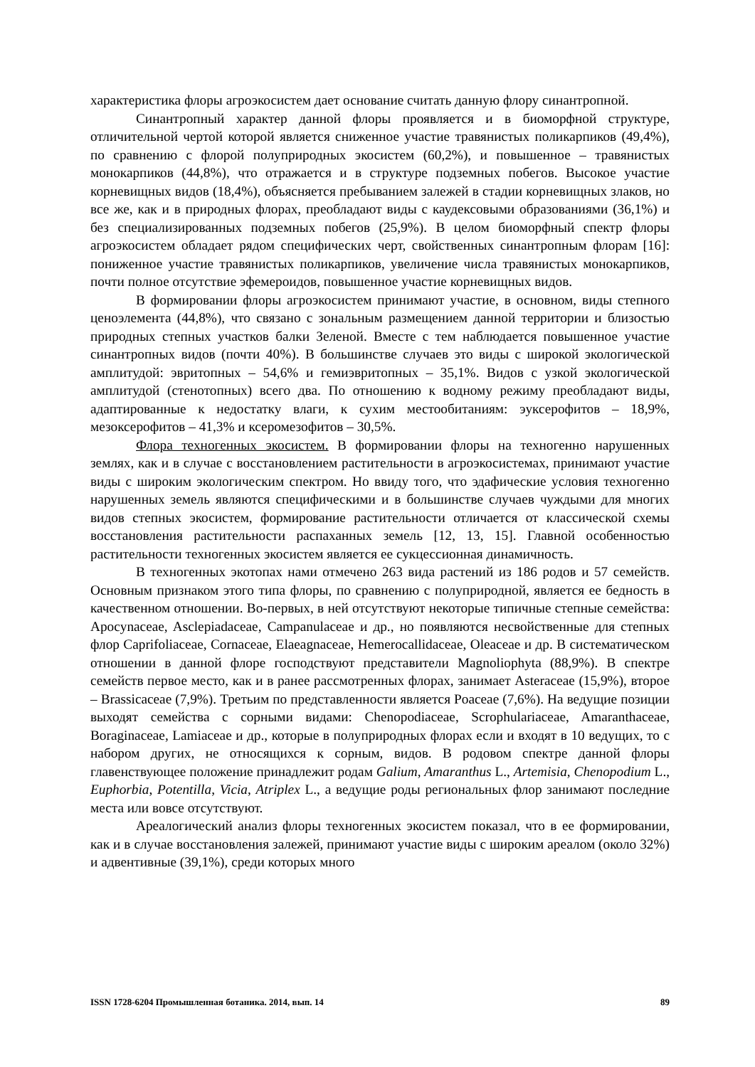характеристика флоры агроэкосистем дает основание считать данную флору синантропной.
Синантропный характер данной флоры проявляется и в биоморфной структуре, отличительной чертой которой является сниженное участие травянистых поликарпиков (49,4%), по сравнению с флорой полуприродных экосистем (60,2%), и повышенное – травянистых монокарпиков (44,8%), что отражается и в структуре подземных побегов. Высокое участие корневищных видов (18,4%), объясняется пребыванием залежей в стадии корневищных злаков, но все же, как и в природных флорах, преобладают виды с каудексовыми образованиями (36,1%) и без специализированных подземных побегов (25,9%). В целом биоморфный спектр флоры агроэкосистем обладает рядом специфических черт, свойственных синантропным флорам [16]: пониженное участие травянистых поликарпиков, увеличение числа травянистых монокарпиков, почти полное отсутствие эфемероидов, повышенное участие корневищных видов.
В формировании флоры агроэкосистем принимают участие, в основном, виды степного ценоэлемента (44,8%), что связано с зональным размещением данной территории и близостью природных степных участков балки Зеленой. Вместе с тем наблюдается повышенное участие синантропных видов (почти 40%). В большинстве случаев это виды с широкой экологической амплитудой: эвритопных – 54,6% и гемиэвритопных – 35,1%. Видов с узкой экологической амплитудой (стенотопных) всего два. По отношению к водному режиму преобладают виды, адаптированные к недостатку влаги, к сухим местообитаниям: эуксерофитов – 18,9%, мезоксерофитов – 41,3% и ксеромезофитов – 30,5%.
Флора техногенных экосистем. В формировании флоры на техногенно нарушенных землях, как и в случае с восстановлением растительности в агроэкосистемах, принимают участие виды с широким экологическим спектром. Но ввиду того, что эдафические условия техногенно нарушенных земель являются специфическими и в большинстве случаев чуждыми для многих видов степных экосистем, формирование растительности отличается от классической схемы восстановления растительности распаханных земель [12, 13, 15]. Главной особенностью растительности техногенных экосистем является ее сукцессионная динамичность.
В техногенных экотопах нами отмечено 263 вида растений из 186 родов и 57 семейств. Основным признаком этого типа флоры, по сравнению с полуприродной, является ее бедность в качественном отношении. Во-первых, в ней отсутствуют некоторые типичные степные семейства: Apocynaceae, Asclepiadaceae, Campanulaceae и др., но появляются несвойственные для степных флор Caprifoliaceae, Cornaceae, Elaeagnaceae, Hemerocallidaceae, Oleaceae и др. В систематическом отношении в данной флоре господствуют представители Magnoliophyta (88,9%). В спектре семейств первое место, как и в ранее рассмотренных флорах, занимает Asteraceae (15,9%), второе – Brassicaceae (7,9%). Третьим по представленности является Poaceae (7,6%). На ведущие позиции выходят семейства с сорными видами: Chenopodiaceae, Scrophulariaceae, Amaranthaceae, Boraginaceae, Lamiaceae и др., которые в полуприродных флорах если и входят в 10 ведущих, то с набором других, не относящихся к сорным, видов. В родовом спектре данной флоры главенствующее положение принадлежит родам Galium, Amaranthus L., Artemisia, Chenopodium L., Euphorbia, Potentilla, Vicia, Atriplex L., а ведущие роды региональных флор занимают последние места или вовсе отсутствуют.
Ареалогический анализ флоры техногенных экосистем показал, что в ее формировании, как и в случае восстановления залежей, принимают участие виды с широким ареалом (около 32%) и адвентивные (39,1%), среди которых много
ISSN 1728-6204 Промышленная ботаника. 2014, вып. 14 89